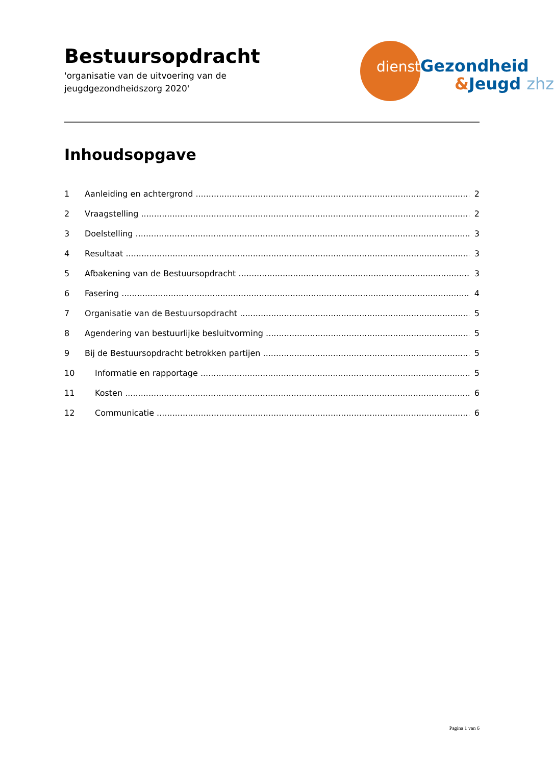Bestuursopdracht
'organisatie van de uitvoering van de
jeugdgezondheidszorg 2020'
dienst Gezondheid
&Jeugd zhz
Inhoudsopgave
1 Aanleiding en achtergrond 2
2 Vraagstelling 2
3 Doelstelling 3
4 Resultaat 3
5 Afbakening van de Bestuursopdracht 3
6 Fasering 4
7 Organisatie van de Bestuursopdracht 5
8 Agendering van bestuurlijke besluitvorming 5
9 Bij de Bestuursopdracht betrokken partijen 5
10 Informatie en rapportage 5
11 Kosten 6
12 Communicatie 6
Pagina 1 van 6